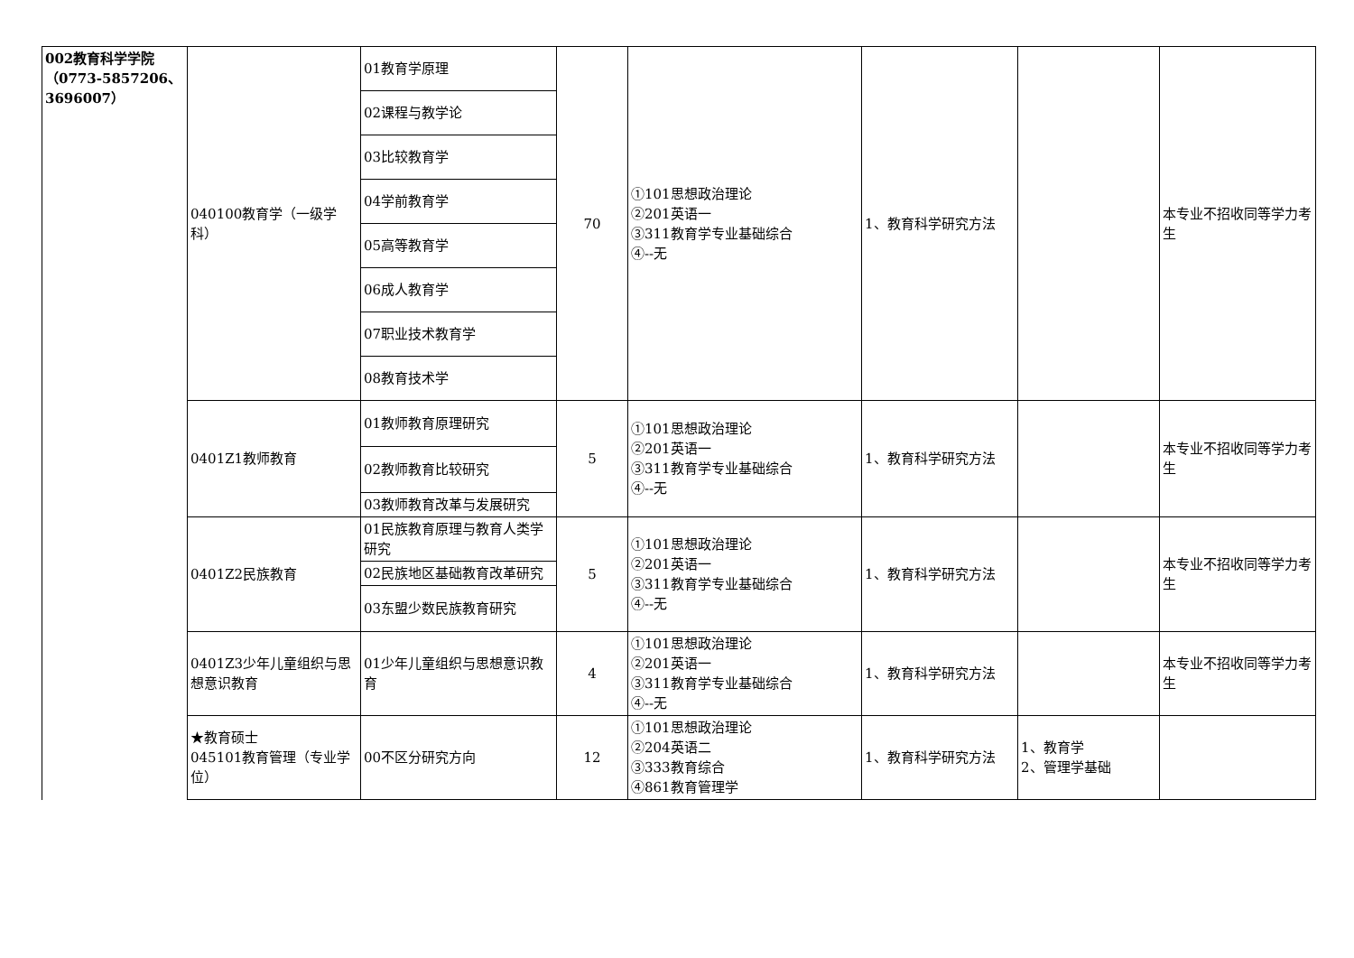| 002教育科学学院（0773-5857206、3696007） | 040100教育学（一级学科） | 01教育学原理 | 70 | ①101思想政治理论 ②201英语一 ③311教育学专业基础综合 ④--无 | 1、教育科学研究方法 | | 本专业不招收同等学力考生 |
| | | 02课程与教学论 | | | | | |
| | | 03比较教育学 | | | | | |
| | | 04学前教育学 | | | | | |
| | | 05高等教育学 | | | | | |
| | | 06成人教育学 | | | | | |
| | | 07职业技术教育学 | | | | | |
| | | 08教育技术学 | | | | | |
| | 0401Z1教师教育 | 01教师教育原理研究 | 5 | ①101思想政治理论 ②201英语一 ③311教育学专业基础综合 ④--无 | 1、教育科学研究方法 | | 本专业不招收同等学力考生 |
| | | 02教师教育比较研究 | | | | | |
| | | 03教师教育改革与发展研究 | | | | | |
| | 0401Z2民族教育 | 01民族教育原理与教育人类学研究 | 5 | ①101思想政治理论 ②201英语一 ③311教育学专业基础综合 ④--无 | 1、教育科学研究方法 | | 本专业不招收同等学力考生 |
| | | 02民族地区基础教育改革研究 | | | | | |
| | | 03东盟少数民族教育研究 | | | | | |
| | 0401Z3少年儿童组织与思想意识教育 | 01少年儿童组织与思想意识教育 | 4 | ①101思想政治理论 ②201英语一 ③311教育学专业基础综合 ④--无 | 1、教育科学研究方法 | | 本专业不招收同等学力考生 |
| | ★教育硕士 045101教育管理（专业学位） | 00不区分研究方向 | 12 | ①101思想政治理论 ②204英语二 ③333教育综合 ④861教育管理学 | 1、教育科学研究方法 | 1、教育学 2、管理学基础 | |